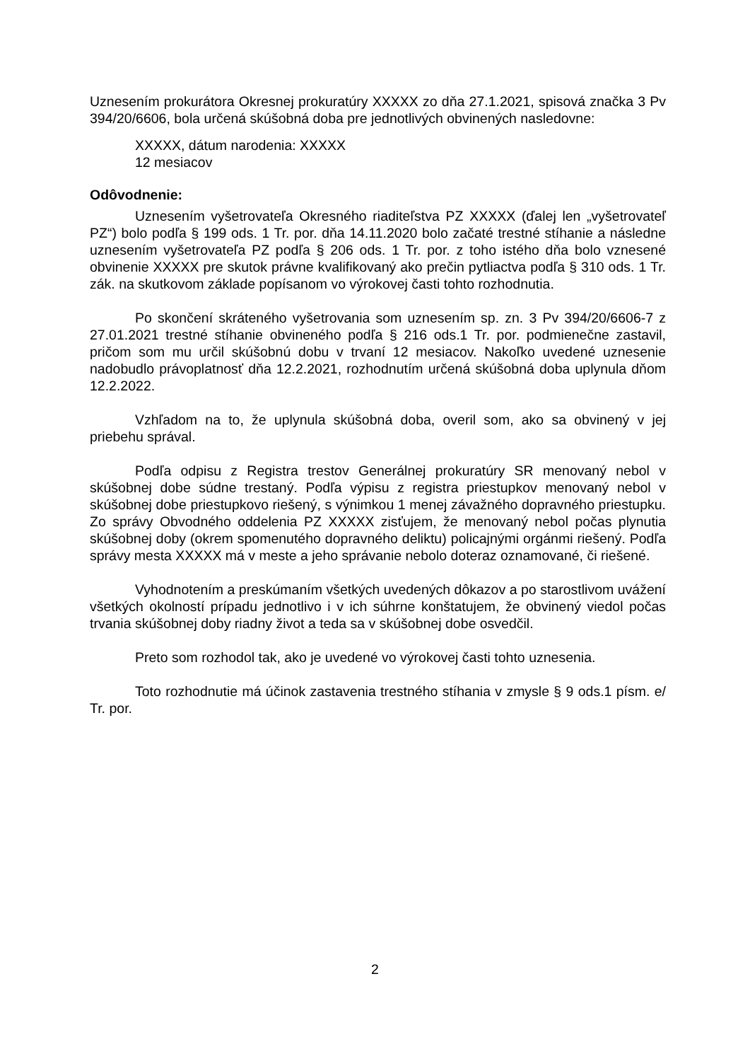Uznesením prokurátora Okresnej prokuratúry XXXXX zo dňa 27.1.2021, spisová značka 3 Pv 394/20/6606, bola určená skúšobná doba pre jednotlivých obvinených nasledovne:
XXXXX, dátum narodenia: XXXXX
12 mesiacov
Odôvodnenie:
Uznesením vyšetrovateľa Okresného riaditeľstva PZ XXXXX (ďalej len „vyšetrovateľ PZ“) bolo podľa § 199 ods. 1 Tr. por. dňa 14.11.2020 bolo začaté trestné stíhanie a následne uznesením vyšetrovateľa PZ podľa § 206 ods. 1 Tr. por. z toho istého dňa bolo vznesené obvinenie XXXXX pre skutok právne kvalifikovaný ako prečin pytliactva podľa § 310 ods. 1 Tr. zák. na skutkovom základe popísanom vo výrokovej časti tohto rozhodnutia.
Po skončení skráteného vyšetrovania som uznesením sp. zn. 3 Pv 394/20/6606-7 z 27.01.2021 trestné stíhanie obvineného podľa § 216 ods.1 Tr. por. podmienečne zastavil, pričom som mu určil skúšobnú dobu v trvaní 12 mesiacov. Nakoľko uvedené uznesenie nadobudlo právoplatnosť dňa 12.2.2021, rozhodnutím určená skúšobná doba uplynula dňom 12.2.2022.
Vzhľadom na to, že uplynula skúšobná doba, overil som, ako sa obvinený v jej priebehu správal.
Podľa odpisu z Registra trestov Generálnej prokuratúry SR menovaný nebol v skúšobnej dobe súdne trestaný. Podľa výpisu z registra priestupkov menovaný nebol v skúšobnej dobe priestupkovo riešený, s výnimkou 1 menej závažného dopravného priestupku. Zo správy Obvodného oddelenia PZ XXXXX zisťujem, že menovaný nebol počas plynutia skúšobnej doby (okrem spomenutého dopravného deliktu) policajnými orgánmi riešený. Podľa správy mesta XXXXX má v meste a jeho správanie nebolo doteraz oznamované, či riešené.
Vyhodnotením a preskúmaním všetkých uvedených dôkazov a po starostlivom uvážení všetkých okolností prípadu jednotlivo i v ich súhrne konštatujem, že obvinený viedol počas trvania skúšobnej doby riadny život a teda sa v skúšobnej dobe osvedčil.
Preto som rozhodol tak, ako je uvedené vo výrokovej časti tohto uznesenia.
Toto rozhodnutie má účinok zastavenia trestného stíhania v zmysle § 9 ods.1 písm. e/ Tr. por.
2